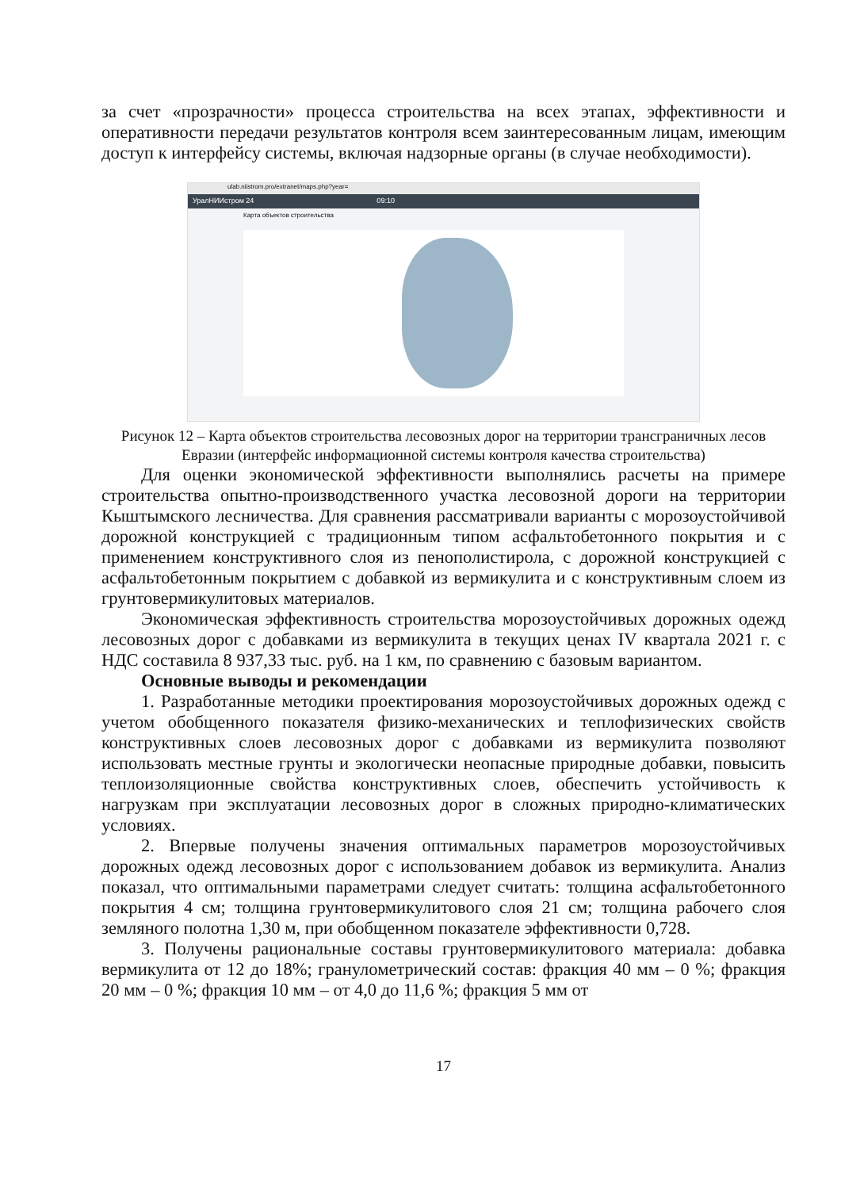за счет «прозрачности» процесса строительства на всех этапах, эффективности и оперативности передачи результатов контроля всем заинтересованным лицам, имеющим доступ к интерфейсу системы, включая надзорные органы (в случае необходимости).
ulab.niistrom.pro/extranet/maps.php?year=
УралНИИстром 24 09:10
Карта объектов строительства
Рисунок 12 – Карта объектов строительства лесовозных дорог на территории трансграничных лесов Евразии (интерфейс информационной системы контроля качества строительства)
Для оценки экономической эффективности выполнялись расчеты на примере строительства опытно-производственного участка лесовозной дороги на территории Кыштымского лесничества. Для сравнения рассматривали варианты с морозоустойчивой дорожной конструкцией с традиционным типом асфальтобетонного покрытия и с применением конструктивного слоя из пенополистирола, с дорожной конструкцией с асфальтобетонным покрытием с добавкой из вермикулита и с конструктивным слоем из грунтовермикулитовых материалов.
Экономическая эффективность строительства морозоустойчивых дорожных одежд лесовозных дорог с добавками из вермикулита в текущих ценах IV квартала 2021 г. с НДС составила 8 937,33 тыс. руб. на 1 км, по сравнению с базовым вариантом.
Основные выводы и рекомендации
1. Разработанные методики проектирования морозоустойчивых дорожных одежд с учетом обобщенного показателя физико-механических и теплофизических свойств конструктивных слоев лесовозных дорог с добавками из вермикулита позволяют использовать местные грунты и экологически неопасные природные добавки, повысить теплоизоляционные свойства конструктивных слоев, обеспечить устойчивость к нагрузкам при эксплуатации лесовозных дорог в сложных природно-климатических условиях.
2. Впервые получены значения оптимальных параметров морозоустойчивых дорожных одежд лесовозных дорог с использованием добавок из вермикулита. Анализ показал, что оптимальными параметрами следует считать: толщина асфальтобетонного покрытия 4 см; толщина грунтовермикулитового слоя 21 см; толщина рабочего слоя земляного полотна 1,30 м, при обобщенном показателе эффективности 0,728.
3. Получены рациональные составы грунтовермикулитового материала: добавка вермикулита от 12 до 18%; гранулометрический состав: фракция 40 мм – 0 %; фракция 20 мм – 0 %; фракция 10 мм – от 4,0 до 11,6 %; фракция 5 мм от
17